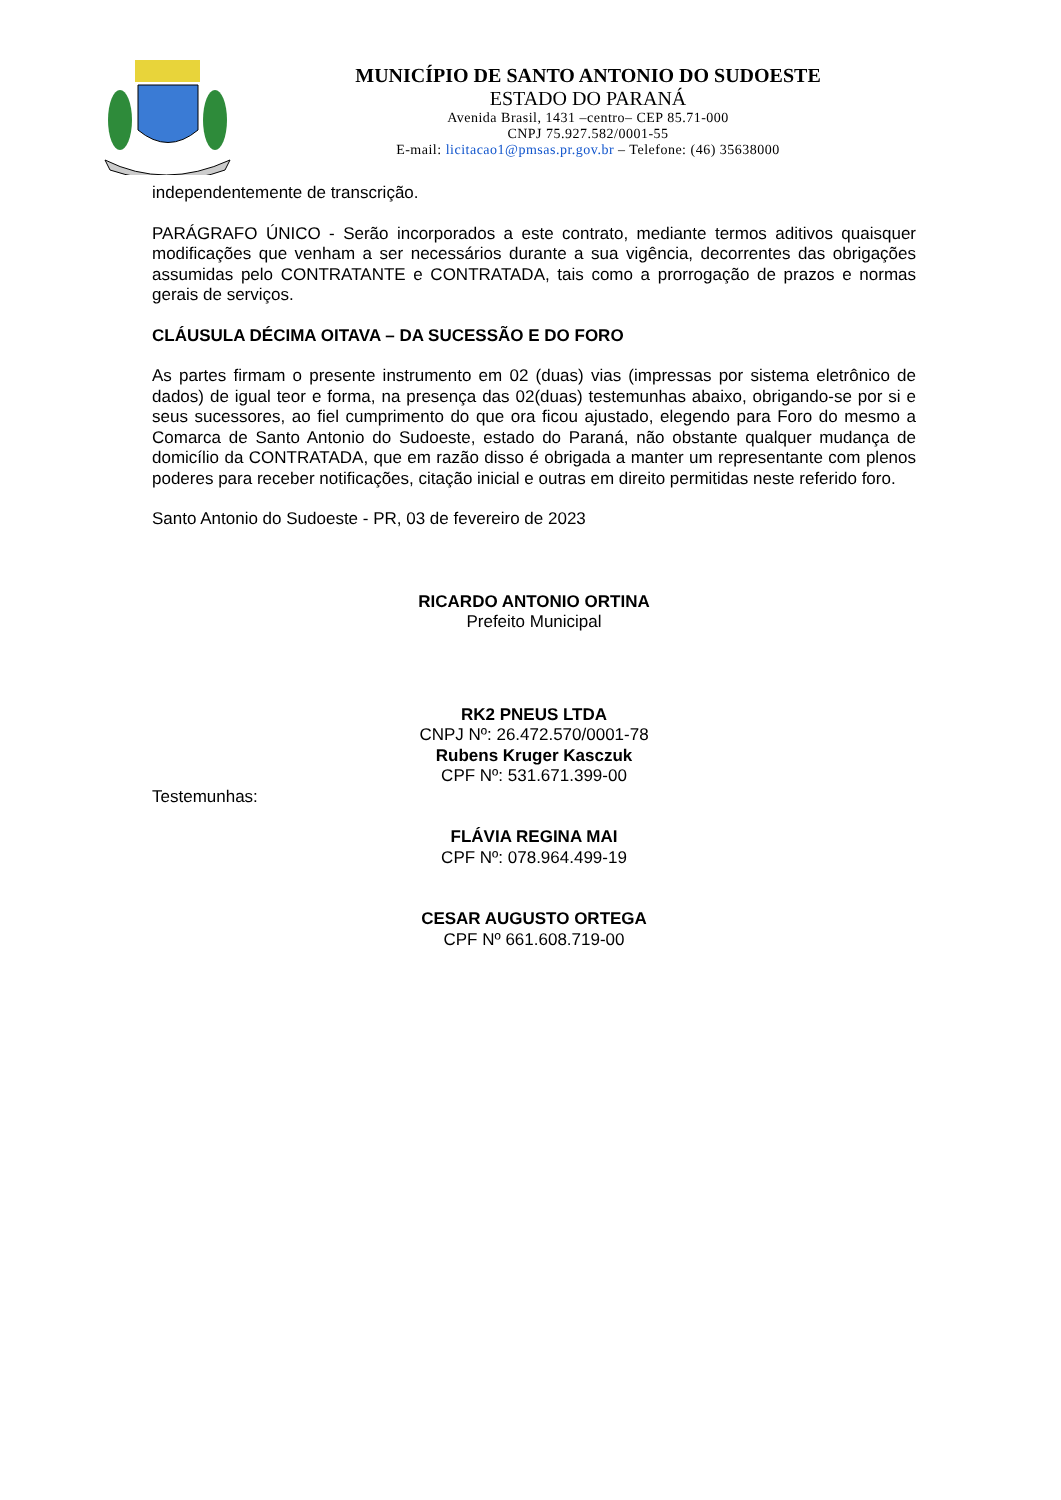MUNICÍPIO DE SANTO ANTONIO DO SUDOESTE
ESTADO DO PARANÁ
Avenida Brasil, 1431 –centro– CEP 85.71-000
CNPJ 75.927.582/0001-55
E-mail: licitacao1@pmsas.pr.gov.br – Telefone: (46) 35638000
independentemente de transcrição.
PARÁGRAFO ÚNICO - Serão incorporados a este contrato, mediante termos aditivos quaisquer modificações que venham a ser necessários durante a sua vigência, decorrentes das obrigações assumidas pelo CONTRATANTE e CONTRATADA, tais como a prorrogação de prazos e normas gerais de serviços.
CLÁUSULA DÉCIMA OITAVA – DA SUCESSÃO E DO FORO
As partes firmam o presente instrumento em 02 (duas) vias (impressas por sistema eletrônico de dados) de igual teor e forma, na presença das 02(duas) testemunhas abaixo, obrigando-se por si e seus sucessores, ao fiel cumprimento do que ora ficou ajustado, elegendo para Foro do mesmo a Comarca de Santo Antonio do Sudoeste, estado do Paraná, não obstante qualquer mudança de domicílio da CONTRATADA, que em razão disso é obrigada a manter um representante com plenos poderes para receber notificações, citação inicial e outras em direito permitidas neste referido foro.
Santo Antonio do Sudoeste - PR, 03 de fevereiro de 2023
RICARDO ANTONIO ORTINA
Prefeito Municipal
RK2 PNEUS LTDA
CNPJ Nº: 26.472.570/0001-78
Rubens Kruger Kasczuk
CPF Nº: 531.671.399-00
Testemunhas:
FLÁVIA REGINA MAI
CPF Nº: 078.964.499-19
CESAR AUGUSTO ORTEGA
CPF Nº 661.608.719-00